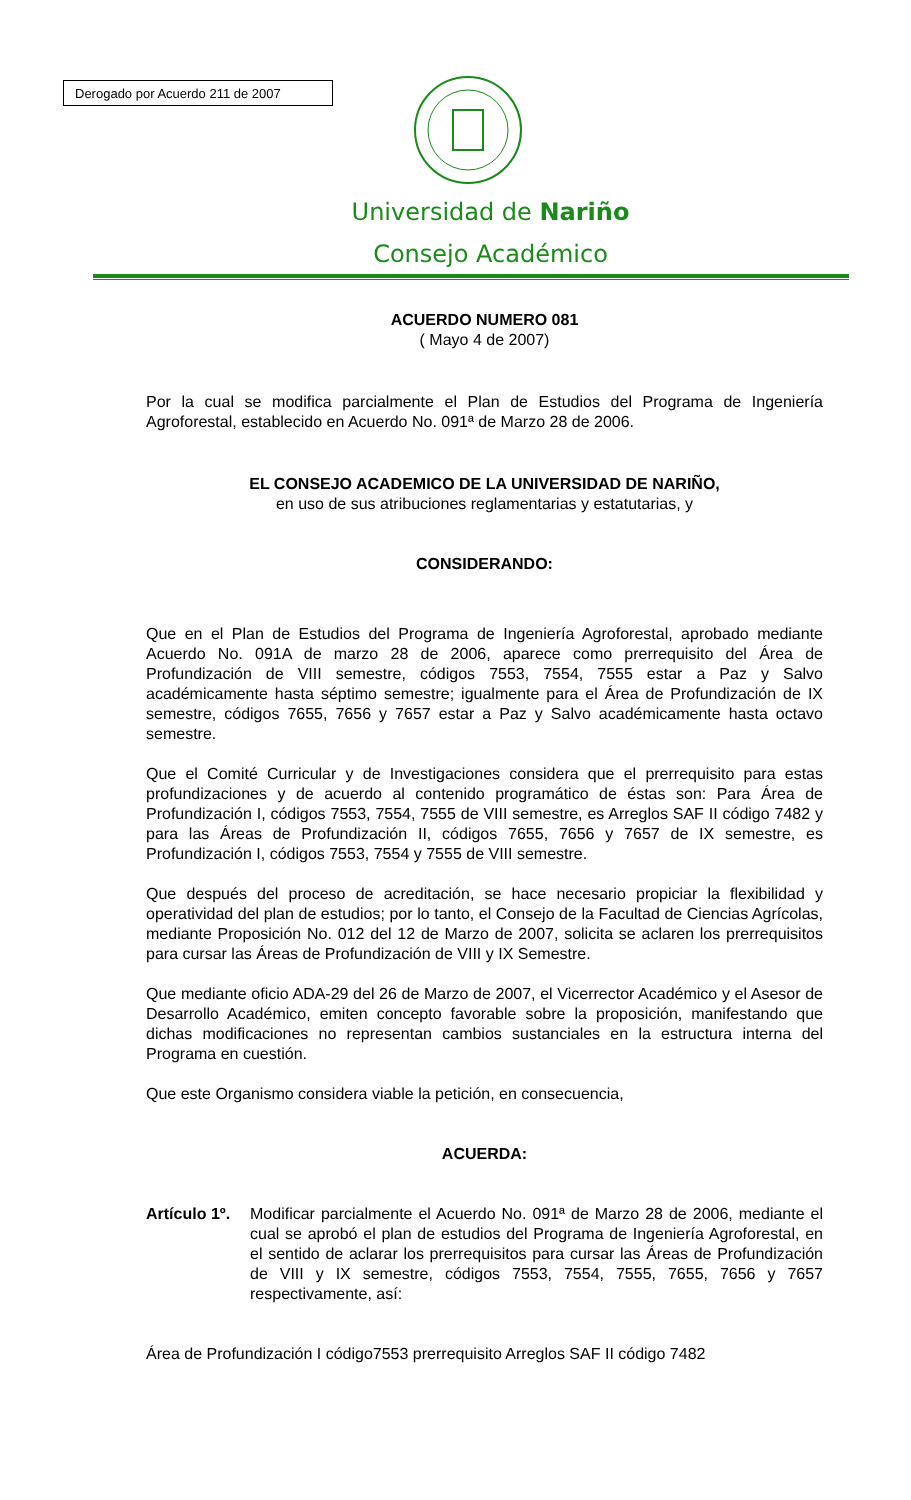Derogado por Acuerdo 211 de 2007
Universidad de Nariño
Consejo Académico
ACUERDO NUMERO 081
( Mayo 4 de 2007)
Por la cual se modifica parcialmente el Plan de Estudios del Programa de Ingeniería Agroforestal, establecido en Acuerdo No. 091ª de Marzo 28 de 2006.
EL CONSEJO ACADEMICO DE LA UNIVERSIDAD DE NARIÑO,
en uso de sus atribuciones reglamentarias y estatutarias, y
CONSIDERANDO:
Que en el Plan de Estudios del Programa de Ingeniería Agroforestal, aprobado mediante Acuerdo No. 091A de marzo 28 de 2006, aparece como prerrequisito del Área de Profundización de VIII semestre, códigos 7553, 7554, 7555 estar a Paz y Salvo académicamente hasta séptimo semestre; igualmente para el Área de Profundización de IX semestre, códigos 7655, 7656 y 7657 estar a Paz y Salvo académicamente hasta octavo semestre.
Que el Comité Curricular y de Investigaciones considera que el prerrequisito para estas profundizaciones y de acuerdo al contenido programático de éstas son: Para Área de Profundización I, códigos 7553, 7554, 7555 de VIII semestre, es Arreglos SAF II código 7482 y para las Áreas de Profundización II, códigos 7655, 7656 y 7657 de IX semestre, es Profundización I, códigos 7553, 7554 y 7555 de VIII semestre.
Que después del proceso de acreditación, se hace necesario propiciar la flexibilidad y operatividad del plan de estudios; por lo tanto, el Consejo de la Facultad de Ciencias Agrícolas, mediante Proposición No. 012 del 12 de Marzo de 2007, solicita se aclaren los prerrequisitos para cursar las Áreas de Profundización de VIII y IX Semestre.
Que mediante oficio ADA-29 del 26 de Marzo de 2007, el Vicerrector Académico y el Asesor de Desarrollo Académico, emiten concepto favorable sobre la proposición, manifestando que dichas modificaciones no representan cambios sustanciales en la estructura interna del Programa en cuestión.
Que este Organismo considera viable la petición, en consecuencia,
ACUERDA:
Artículo 1º.
Modificar parcialmente el Acuerdo No. 091ª de Marzo 28 de 2006, mediante el cual se aprobó el plan de estudios del Programa de Ingeniería Agroforestal, en el sentido de aclarar los prerrequisitos para cursar las Áreas de Profundización de VIII y IX semestre, códigos 7553, 7554, 7555, 7655, 7656 y 7657 respectivamente, así:
Área de Profundización I código7553 prerrequisito Arreglos SAF II código 7482